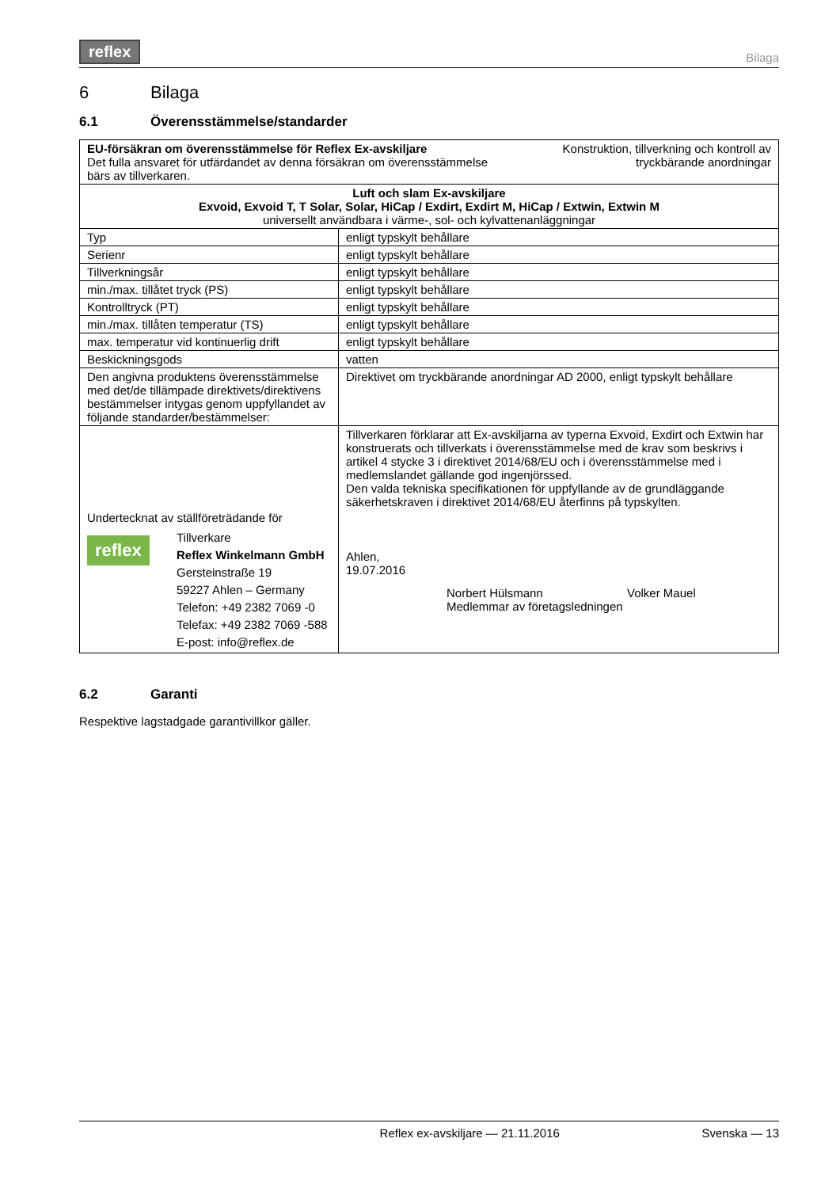reflex Bilaga
6 Bilaga
6.1 Överensstämmelse/standarder
| EU-försäkran om överensstämmelse för Reflex Ex-avskiljare Det fulla ansvaret för utfärdandet av denna försäkran om överensstämmelse bärs av tillverkaren. Konstruktion, tillverkning och kontroll av tryckbärande anordningar | |
| Luft och slam Ex-avskiljare Exvoid, Exvoid T, T Solar, Solar, HiCap / Exdirt, Exdirt M, HiCap / Extwin, Extwin M universellt användbara i värme-, sol- och kylvattenanläggningar | |
| Typ | enligt typskylt behållare |
| Serienr | enligt typskylt behållare |
| Tillverkningsår | enligt typskylt behållare |
| min./max. tillåtet tryck (PS) | enligt typskylt behållare |
| Kontrolltryck (PT) | enligt typskylt behållare |
| min./max. tillåten temperatur (TS) | enligt typskylt behållare |
| max. temperatur vid kontinuerlig drift | enligt typskylt behållare |
| Beskickningsgods | vatten |
| Den angivna produktens överensstämmelse med det/de tillämpade direktivets/direktivens bestämmelser intygas genom uppfyllandet av följande standarder/bestämmelser: | Direktivet om tryckbärande anordningar AD 2000, enligt typskylt behållare |
| Undertecknat av ställföreträdande för reflex Tillverkare Reflex Winkelmann GmbH Gersteinstraße 19 59227 Ahlen – Germany Telefon: +49 2382 7069 -0 Telefax: +49 2382 7069 -588 E-post: info@reflex.de | Tillverkaren förklarar att Ex-avskiljarna av typerna Exvoid, Exdirt och Extwin har konstruerats och tillverkats i överensstämmelse med de krav som beskrivs i artikel 4 stycke 3 i direktivet 2014/68/EU och i överensstämmelse med i medlemslandet gällande god ingenjörssed. Den valda tekniska specifikationen för uppfyllande av de grundläggande säkerhetskraven i direktivet 2014/68/EU återfinns på typskylten. Ahlen, 19.07.2016 Norbert Hülsmann Medlemmar av företagsledningen Volker Mauel |
6.2 Garanti
Respektive lagstadgade garantivillkor gäller.
Reflex ex-avskiljare — 21.11.2016 Svenska — 13